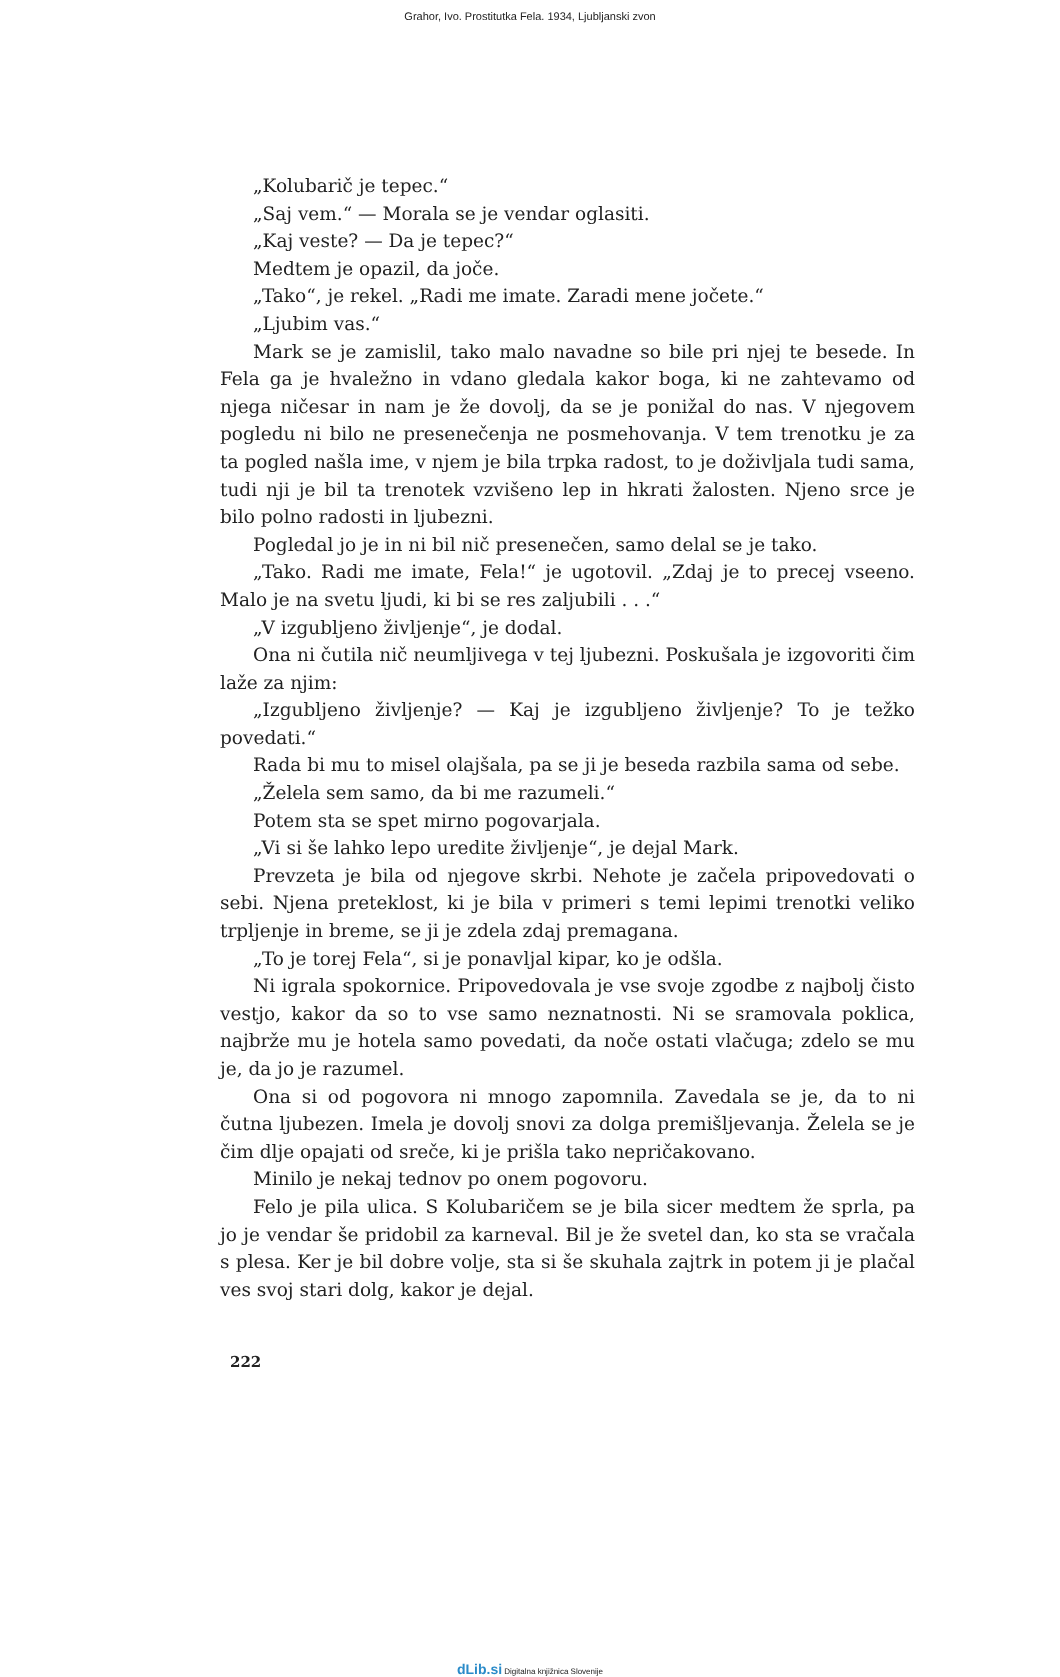Grahor, Ivo. Prostitutka Fela. 1934, Ljubljanski zvon
„Kolubarič je tepec.“
„Saj vem.“ — Morala se je vendar oglasiti.
„Kaj veste? — Da je tepec?“
Medtem je opazil, da joče.
„Tako“, je rekel. „Radi me imate. Zaradi mene jočete.“
„Ljubim vas.“
Mark se je zamislil, tako malo navadne so bile pri njej te besede. In Fela ga je hvaležno in vdano gledala kakor boga, ki ne zahtevamo od njega ničesar in nam je že dovolj, da se je ponižal do nas. V njegovem pogledu ni bilo ne presenečenja ne posmehovanja. V tem trenotku je za ta pogled našla ime, v njem je bila trpka radost, to je doživljala tudi sama, tudi nji je bil ta trenotek vzvišeno lep in hkrati žalosten. Njeno srce je bilo polno radosti in ljubezni.
Pogledal jo je in ni bil nič presenečen, samo delal se je tako.
„Tako. Radi me imate, Fela!“ je ugotovil. „Zdaj je to precej vseeno. Malo je na svetu ljudi, ki bi se res zaljubili . . .“
„V izgubljeno življenje“, je dodal.
Ona ni čutila nič neumljivega v tej ljubezni. Poskušala je izgovoriti čim laže za njim:
„Izgubljeno življenje? — Kaj je izgubljeno življenje? To je težko povedati.“
Rada bi mu to misel olajšala, pa se ji je beseda razbila sama od sebe.
„Želela sem samo, da bi me razumeli.“
Potem sta se spet mirno pogovarjala.
„Vi si še lahko lepo uredite življenje“, je dejal Mark.
Prevzeta je bila od njegove skrbi. Nehote je začela pripovedovati o sebi. Njena preteklost, ki je bila v primeri s temi lepimi trenotki veliko trpljenje in breme, se ji je zdela zdaj premagana.
„To je torej Fela“, si je ponavljal kipar, ko je odšla.
Ni igrala spokornice. Pripovedovala je vse svoje zgodbe z najbolj čisto vestjo, kakor da so to vse samo neznatnosti. Ni se sramovala poklica, najbrže mu je hotela samo povedati, da noče ostati vlačuga; zdelo se mu je, da jo je razumel.
Ona si od pogovora ni mnogo zapomnila. Zavedala se je, da to ni čutna ljubezen. Imela je dovolj snovi za dolga premišljevanja. Želela se je čim dlje opajati od sreče, ki je prišla tako nepričakovano.
Minilo je nekaj tednov po onem pogovoru.
Felo je pila ulica. S Kolubaričem se je bila sicer medtem že sprla, pa jo je vendar še pridobil za karneval. Bil je že svetel dan, ko sta se vračala s plesa. Ker je bil dobre volje, sta si še skuhala zajtrk in potem ji je plačal ves svoj stari dolg, kakor je dejal.
222
dLib.si Digitalna knjižnica Slovenije